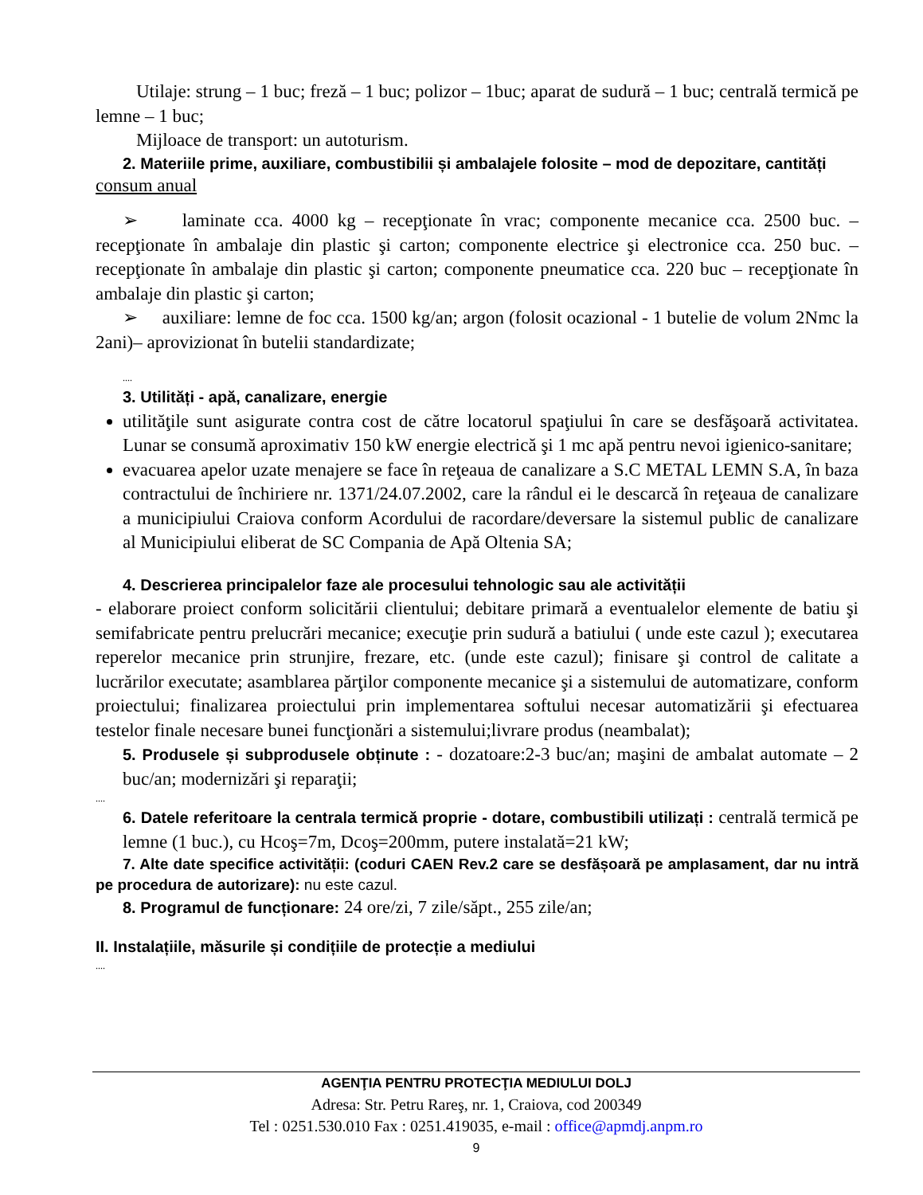Utilaje: strung – 1 buc; freză – 1 buc; polizor – 1buc; aparat de sudură – 1 buc; centrală termică pe lemne – 1 buc;
Mijloace de transport: un autoturism.
2. Materiile prime, auxiliare, combustibilii și ambalajele folosite – mod de depozitare, cantități
consum anual
➢ laminate cca. 4000 kg – recepţionate în vrac; componente mecanice cca. 2500 buc. – recepţionate în ambalaje din plastic şi carton; componente electrice şi electronice cca. 250 buc. – recepţionate în ambalaje din plastic şi carton; componente pneumatice cca. 220 buc – recepţionate în ambalaje din plastic şi carton;
➢ auxiliare: lemne de foc cca. 1500 kg/an; argon (folosit ocazional - 1 butelie de volum 2Nmc la 2ani)– aprovizionat în butelii standardizate;
....
3. Utilități - apă, canalizare, energie
utilităţile sunt asigurate contra cost de către locatorul spaţiului în care se desfăşoară activitatea. Lunar se consumă aproximativ 150 kW energie electrică şi 1 mc apă pentru nevoi igienico-sanitare;
evacuarea apelor uzate menajere se face în reţeaua de canalizare a S.C METAL LEMN S.A, în baza contractului de închiriere nr. 1371/24.07.2002, care la rândul ei le descarcă în reţeaua de canalizare a municipiului Craiova conform Acordului de racordare/deversare la sistemul public de canalizare al Municipiului eliberat de SC Compania de Apă Oltenia SA;
4. Descrierea principalelor faze ale procesului tehnologic sau ale activității
- elaborare proiect conform solicitării clientului; debitare primară a eventualelor elemente de batiu şi semifabricate pentru prelucrări mecanice; execuţie prin sudură a batiului ( unde este cazul ); executarea reperelor mecanice prin strunjire, frezare, etc. (unde este cazul); finisare şi control de calitate a lucrărilor executate; asamblarea părţilor componente mecanice şi a sistemului de automatizare, conform proiectului; finalizarea proiectului prin implementarea softului necesar automatizării şi efectuarea testelor finale necesare bunei funcţionări a sistemului;livrare produs (neambalat);
5. Produsele și subprodusele obținute : - dozatoare:2-3 buc/an; maşini de ambalat automate – 2 buc/an; modernizări şi reparaţii;
....
6. Datele referitoare la centrala termică proprie - dotare, combustibili utilizați : centrală termică pe lemne (1 buc.), cu Hcoş=7m, Dcoş=200mm, putere instalată=21 kW;
7. Alte date specifice activității: (coduri CAEN Rev.2 care se desfășoară pe amplasament, dar nu intră pe procedura de autorizare): nu este cazul.
8. Programul de funcționare: 24 ore/zi, 7 zile/săpt., 255 zile/an;
II. Instalațiile, măsurile și condițiile de protecție a mediului
....
AGENŢIA PENTRU PROTECŢIA MEDIULUI DOLJ
Adresa: Str. Petru Rareş, nr. 1, Craiova, cod 200349
Tel : 0251.530.010 Fax : 0251.419035, e-mail : office@apmdj.anpm.ro
9